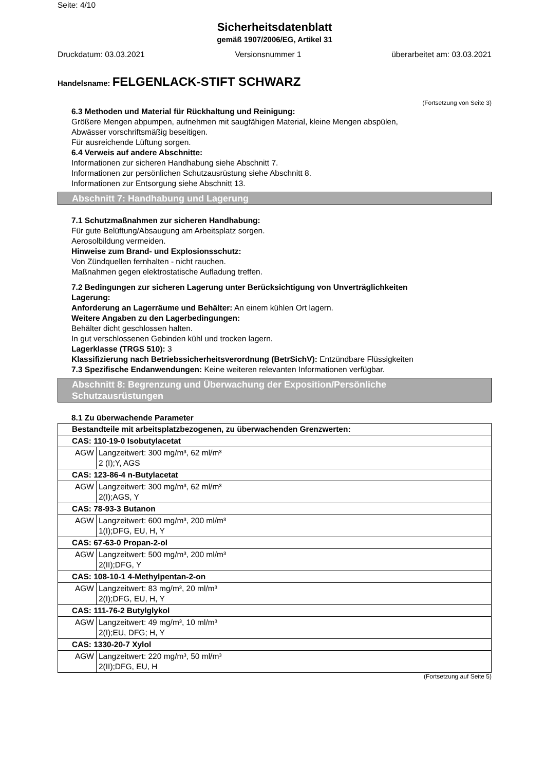Seite: 4/10
Sicherheitsdatenblatt
gemäß 1907/2006/EG, Artikel 31
Druckdatum: 03.03.2021 Versionsnummer 1 überarbeitet am: 03.03.2021
Handelsname: FELGENLACK-STIFT SCHWARZ
(Fortsetzung von Seite 3)
6.3 Methoden und Material für Rückhaltung und Reinigung:
Größere Mengen abpumpen, aufnehmen mit saugfähigen Material, kleine Mengen abspülen,
Abwässer vorschriftsmäßig beseitigen.
Für ausreichende Lüftung sorgen.
6.4 Verweis auf andere Abschnitte:
Informationen zur sicheren Handhabung siehe Abschnitt 7.
Informationen zur persönlichen Schutzausrüstung siehe Abschnitt 8.
Informationen zur Entsorgung siehe Abschnitt 13.
Abschnitt 7: Handhabung und Lagerung
7.1 Schutzmaßnahmen zur sicheren Handhabung:
Für gute Belüftung/Absaugung am Arbeitsplatz sorgen.
Aerosolbildung vermeiden.
Hinweise zum Brand- und Explosionsschutz:
Von Zündquellen fernhalten - nicht rauchen.
Maßnahmen gegen elektrostatische Aufladung treffen.
7.2 Bedingungen zur sicheren Lagerung unter Berücksichtigung von Unverträglichkeiten
Lagerung:
Anforderung an Lagerräume und Behälter: An einem kühlen Ort lagern.
Weitere Angaben zu den Lagerbedingungen:
Behälter dicht geschlossen halten.
In gut verschlossenen Gebinden kühl und trocken lagern.
Lagerklasse (TRGS 510): 3
Klassifizierung nach Betriebssicherheitsverordnung (BetrSichV): Entzündbare Flüssigkeiten
7.3 Spezifische Endanwendungen: Keine weiteren relevanten Informationen verfügbar.
Abschnitt 8: Begrenzung und Überwachung der Exposition/Persönliche
Schutzausrüstungen
8.1 Zu überwachende Parameter
| Bestandteile mit arbeitsplatzbezogenen, zu überwachenden Grenzwerten: | |
| CAS: 110-19-0 Isobutylacetat | |
| AGW | Langzeitwert: 300 mg/m³, 62 ml/m³ 2 (I);Y, AGS |
| CAS: 123-86-4 n-Butylacetat | |
| AGW | Langzeitwert: 300 mg/m³, 62 ml/m³ 2(I);AGS, Y |
| CAS: 78-93-3 Butanon | |
| AGW | Langzeitwert: 600 mg/m³, 200 ml/m³ 1(I);DFG, EU, H, Y |
| CAS: 67-63-0 Propan-2-ol | |
| AGW | Langzeitwert: 500 mg/m³, 200 ml/m³ 2(II);DFG, Y |
| CAS: 108-10-1 4-Methylpentan-2-on | |
| AGW | Langzeitwert: 83 mg/m³, 20 ml/m³ 2(I);DFG, EU, H, Y |
| CAS: 111-76-2 Butylglykol | |
| AGW | Langzeitwert: 49 mg/m³, 10 ml/m³ 2(I);EU, DFG; H, Y |
| CAS: 1330-20-7 Xylol | |
| AGW | Langzeitwert: 220 mg/m³, 50 ml/m³ 2(II);DFG, EU, H |
(Fortsetzung auf Seite 5)